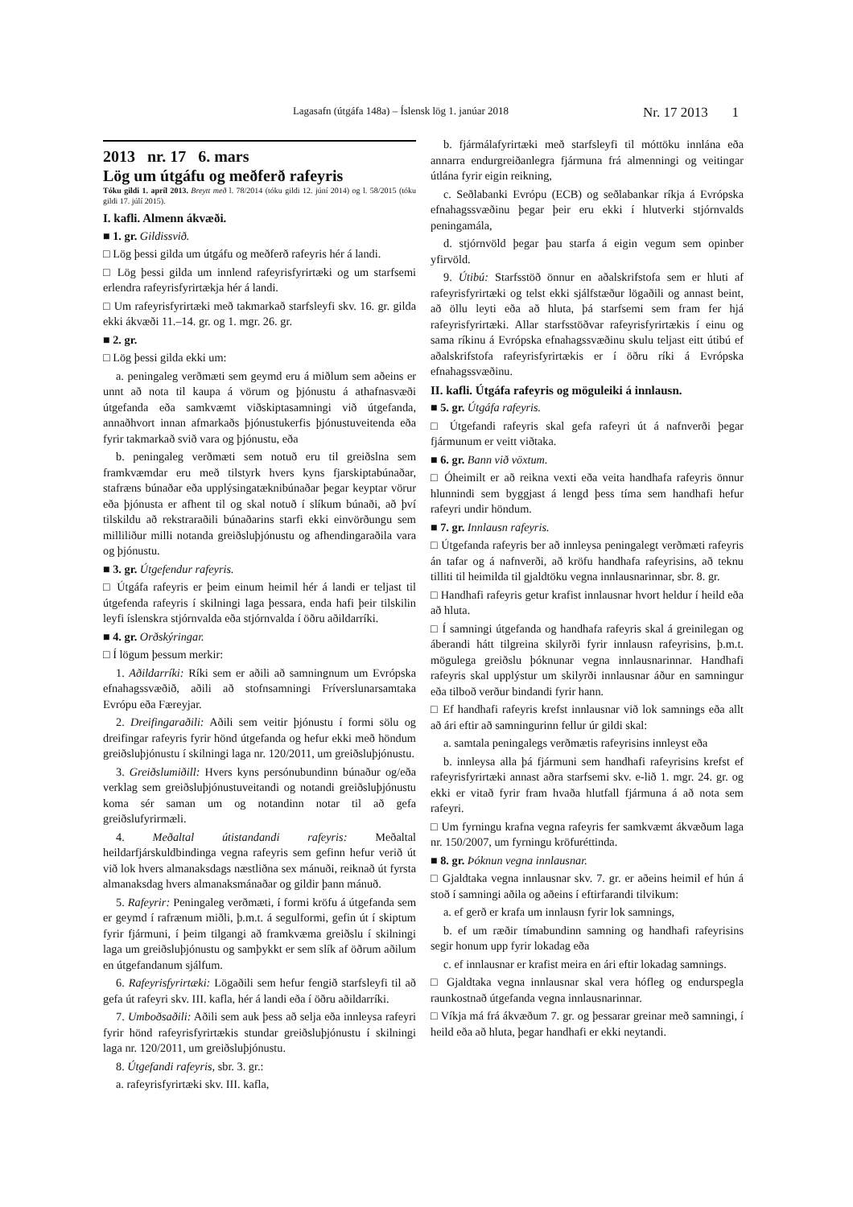Lagasafn (útgáfa 148a) – Íslensk lög 1. janúar 2018 Nr. 17 2013 1
2013 nr. 17 6. mars
Lög um útgáfu og meðferð rafeyris
Tóku gildi 1. apríl 2013. Breytt með l. 78/2014 (tóku gildi 12. júní 2014) og l. 58/2015 (tóku gildi 17. júlí 2015).
I. kafli. Almenn ákvæði.
■ 1. gr. Gildissvið.
□ Lög þessi gilda um útgáfu og meðferð rafeyris hér á landi.
□ Lög þessi gilda um innlend rafeyrisfyrirtæki og um starfsemi erlendra rafeyrisfyrirtækja hér á landi.
□ Um rafeyrisfyrirtæki með takmarkað starfsleyfi skv. 16. gr. gilda ekki ákvæði 11.–14. gr. og 1. mgr. 26. gr.
■ 2. gr.
□ Lög þessi gilda ekki um:
a. peningaleg verðmæti sem geymd eru á miðlum sem aðeins er unnt að nota til kaupa á vörum og þjónustu á athafnasvæði útgefanda eða samkvæmt viðskiptasamningi við útgefanda, annaðhvort innan afmarkaðs þjónustukerfis þjónustuveitenda eða fyrir takmarkað svið vara og þjónustu, eða
b. peningaleg verðmæti sem notuð eru til greiðslna sem framkvæmdar eru með tilstyrk hvers kyns fjarskiptabúnaðar, stafræns búnaðar eða upplýsingatæknibúnaðar þegar keyptar vörur eða þjónusta er afhent til og skal notuð í slíkum búnaði, að því tilskildu að rekstraraðili búnaðarins starfi ekki einvörðungu sem milliliður milli notanda greiðsluþjónustu og afhendingaraðila vara og þjónustu.
■ 3. gr. Útgefendur rafeyris.
□ Útgáfa rafeyris er þeim einum heimil hér á landi er teljast til útgefenda rafeyris í skilningi laga þessara, enda hafi þeir tilskilin leyfi íslenskra stjórnvalda eða stjórnvalda í öðru aðildarríki.
■ 4. gr. Orðskýringar.
□ Í lögum þessum merkir:
1. Aðildarríki: Ríki sem er aðili að samningnum um Evrópska efnahagssvæðið, aðili að stofnsamningi Fríverslunarsamtaka Evrópu eða Færeyjar.
2. Dreifingaraðili: Aðili sem veitir þjónustu í formi sölu og dreifingar rafeyris fyrir hönd útgefanda og hefur ekki með höndum greiðsluþjónustu í skilningi laga nr. 120/2011, um greiðsluþjónustu.
3. Greiðslumiðill: Hvers kyns persónubundinn búnaður og/eða verklag sem greiðsluþjónustuveitandi og notandi greiðsluþjónustu koma sér saman um og notandinn notar til að gefa greiðslufyrirmæli.
4. Meðaltal útistandandi rafeyris: Meðaltal heildarfjárskuldbindinga vegna rafeyris sem gefinn hefur verið út við lok hvers almanaksdags næstliðna sex mánuði, reiknað út fyrsta almanaksdag hvers almanaksmánaðar og gildir þann mánuð.
5. Rafeyrir: Peningaleg verðmæti, í formi kröfu á útgefanda sem er geymd í rafrænum miðli, þ.m.t. á segulformi, gefin út í skiptum fyrir fjármuni, í þeim tilgangi að framkvæma greiðslu í skilningi laga um greiðsluþjónustu og samþykkt er sem slík af öðrum aðilum en útgefandanum sjálfum.
6. Rafeyrisfyrirtæki: Lögaðili sem hefur fengið starfsleyfi til að gefa út rafeyri skv. III. kafla, hér á landi eða í öðru aðildarríki.
7. Umboðsaðili: Aðili sem auk þess að selja eða innleysa rafeyri fyrir hönd rafeyrisfyrirtækis stundar greiðsluþjónustu í skilningi laga nr. 120/2011, um greiðsluþjónustu.
8. Útgefandi rafeyris, sbr. 3. gr.:
a. rafeyrisfyrirtæki skv. III. kafla,
b. fjármálafyrirtæki með starfsleyfi til móttöku innlána eða annarra endurgreiðanlegra fjármuna frá almenningi og veitingar útlána fyrir eigin reikning,
c. Seðlabanki Evrópu (ECB) og seðlabankar ríkja á Evrópska efnahagssvæðinu þegar þeir eru ekki í hlutverki stjórnvalds peningamála,
d. stjórnvöld þegar þau starfa á eigin vegum sem opinber yfirvöld.
9. Útibú: Starfsstöð önnur en aðalskrifstofa sem er hluti af rafeyrisfyrirtæki og telst ekki sjálfstæður lögaðili og annast beint, að öllu leyti eða að hluta, þá starfsemi sem fram fer hjá rafeyrisfyrirtæki. Allar starfsstöðvar rafeyrisfyrirtækis í einu og sama ríkinu á Evrópska efnahagssvæðinu skulu teljast eitt útibú ef aðalskrifstofa rafeyrisfyrirtækis er í öðru ríki á Evrópska efnahagssvæðinu.
II. kafli. Útgáfa rafeyris og möguleiki á innlausn.
■ 5. gr. Útgáfa rafeyris.
□ Útgefandi rafeyris skal gefa rafeyri út á nafnverði þegar fjármunum er veitt viðtaka.
■ 6. gr. Bann við vöxtum.
□ Óheimilt er að reikna vexti eða veita handhafa rafeyris önnur hlunnindi sem byggjast á lengd þess tíma sem handhafi hefur rafeyri undir höndum.
■ 7. gr. Innlausn rafeyris.
□ Útgefanda rafeyris ber að innleysa peningalegt verðmæti rafeyris án tafar og á nafnverði, að kröfu handhafa rafeyrisins, að teknu tilliti til heimilda til gjaldtöku vegna innlausnarinnar, sbr. 8. gr.
□ Handhafi rafeyris getur krafist innlausnar hvort heldur í heild eða að hluta.
□ Í samningi útgefanda og handhafa rafeyris skal á greinilegan og áberandi hátt tilgreina skilyrði fyrir innlausn rafeyrisins, þ.m.t. mögulega greiðslu þóknunar vegna innlausnarinnar. Handhafi rafeyris skal upplýstur um skilyrði innlausnar áður en samningur eða tilboð verður bindandi fyrir hann.
□ Ef handhafi rafeyris krefst innlausnar við lok samnings eða allt að ári eftir að samningurinn fellur úr gildi skal:
a. samtala peningalegs verðmætis rafeyrisins innleyst eða
b. innleysa alla þá fjármuni sem handhafi rafeyrisins krefst ef rafeyrisfyrirtæki annast aðra starfsemi skv. e-lið 1. mgr. 24. gr. og ekki er vitað fyrir fram hvaða hlutfall fjármuna á að nota sem rafeyri.
□ Um fyrningu krafna vegna rafeyris fer samkvæmt ákvæðum laga nr. 150/2007, um fyrningu kröfuréttinda.
■ 8. gr. Þóknun vegna innlausnar.
□ Gjaldtaka vegna innlausnar skv. 7. gr. er aðeins heimil ef hún á stoð í samningi aðila og aðeins í eftirfarandi tilvikum:
a. ef gerð er krafa um innlausn fyrir lok samnings,
b. ef um ræðir tímabundinn samning og handhafi rafeyrisins segir honum upp fyrir lokadag eða
c. ef innlausnar er krafist meira en ári eftir lokadag samnings.
□ Gjaldtaka vegna innlausnar skal vera hófleg og endurspegla raunkostnað útgefanda vegna innlausnarinnar.
□ Víkja má frá ákvæðum 7. gr. og þessarar greinar með samningi, í heild eða að hluta, þegar handhafi er ekki neytandi.